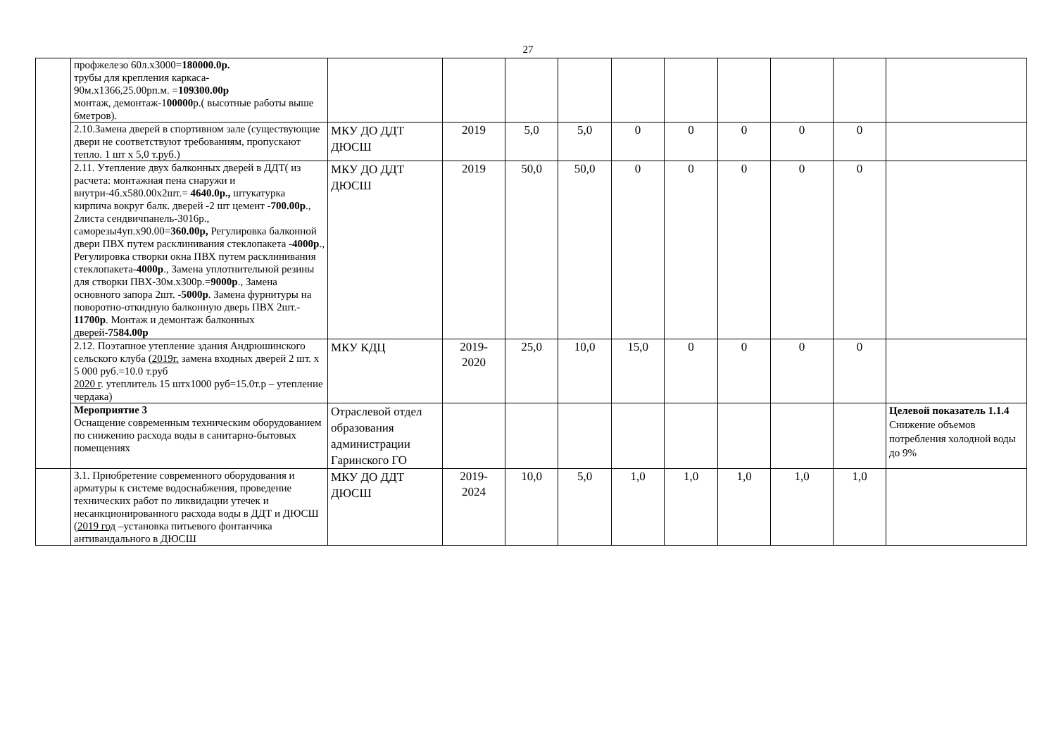27
| | профжелезо 60л.х3000= 180000.0р. трубы для крепления каркаса- 90м.х1366,25.00рп.м. = 109300.00р монтаж, демонтаж-1 00000 р.( высотные работы выше 6метров). | | | | | | | | | | |
| | 2.10.Замена дверей в спортивном зале (существующие двери не соответствуют требованиям, пропускают тепло. 1 шт х 5,0 т.руб.) | МКУ ДО ДДТ ДЮСШ | 2019 | 5,0 | 5,0 | 0 | 0 | 0 | 0 | 0 | |
| | 2.11. Утепление двух балконных дверей в ДДТ( из расчета: монтажная пена снаружи и внутри-4б.х580.00х2шт.= 4640.0р., штукатурка кирпича вокруг балк. дверей -2 шт цемент - 700.00р ., 2листа сендвичпанель-3016р., саморезы4уп.х90.00= 360.00р, Регулировка балконной двери ПВХ путем расклинивания стеклопакета - 4000р ., Регулировка створки окна ПВХ путем расклинивания стеклопакета- 4000р ., Замена уплотнительной резины для створки ПВХ-30м.х300р.= 9000р ., Замена основного запора 2шт. - 5000р . Замена фурнитуры на поворотно-откидную балконную дверь ПВХ 2шт.- 11700р . Монтаж и демонтаж балконных дверей- 7584.00р | МКУ ДО ДДТ ДЮСШ | 2019 | 50,0 | 50,0 | 0 | 0 | 0 | 0 | 0 | |
| | 2.12. Поэтапное утепление здания Андрюшинского сельского клуба ( 2019г. замена входных дверей 2 шт. х 5 000 руб.=10.0 т.руб 2020 г . утеплитель 15 штх1000 руб=15.0т.р – утепление чердака) | МКУ КДЦ | 2019- 2020 | 25,0 | 10,0 | 15,0 | 0 | 0 | 0 | 0 | |
| | Мероприятие 3 Оснащение современным техническим оборудованием по снижению расхода воды в санитарно-бытовых помещениях | Отраслевой отдел образования администрации Гаринского ГО | | | | | | | | | Целевой показатель 1.1.4 Снижение объемов потребления холодной воды до 9% |
| | 3.1. Приобретение современного оборудования и арматуры к системе водоснабжения, проведение технических работ по ликвидации утечек и несанкционированного расхода воды в ДДТ и ДЮСШ ( 2019 год –установка питьевого фонтанчика антивандального в ДЮСШ | МКУ ДО ДДТ ДЮСШ | 2019- 2024 | 10,0 | 5,0 | 1,0 | 1,0 | 1,0 | 1,0 | 1,0 | |